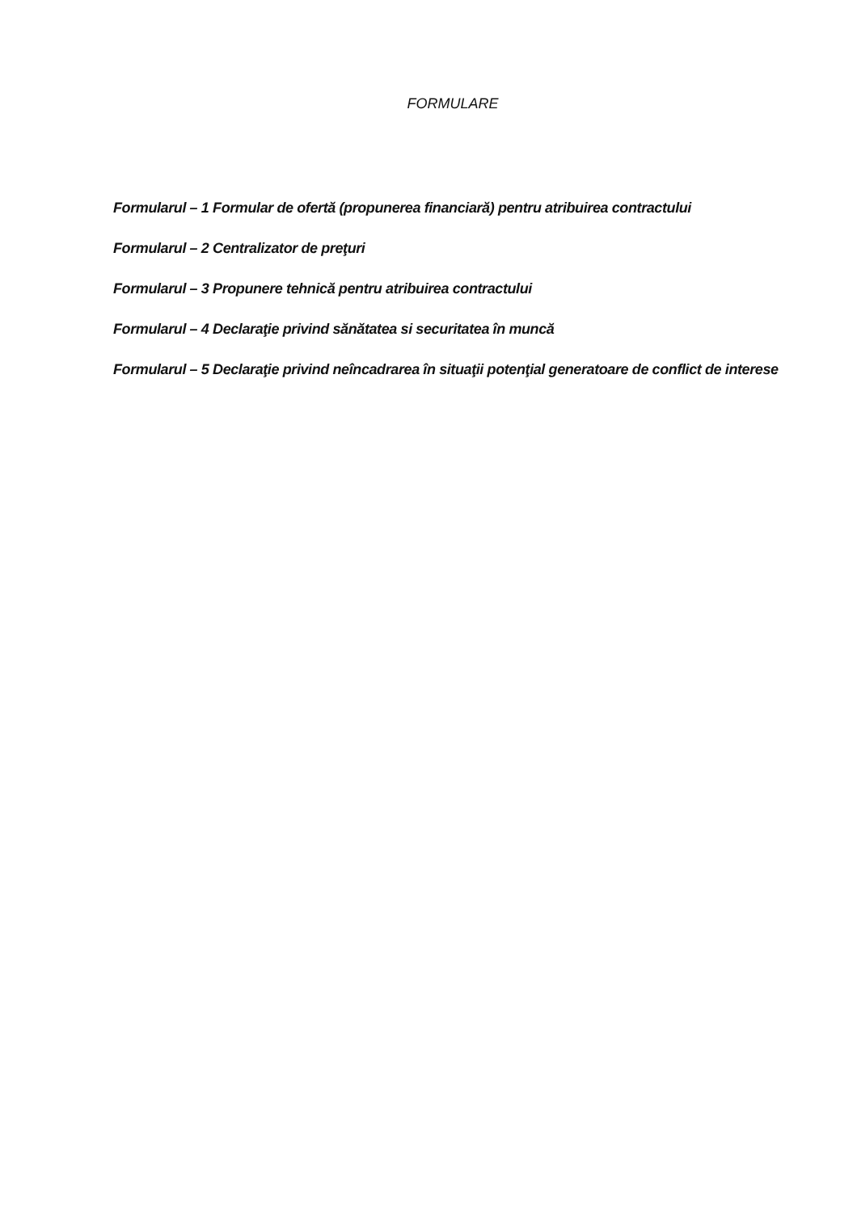FORMULARE
Formularul – 1 Formular de ofertă (propunerea financiară) pentru atribuirea contractului
Formularul – 2 Centralizator de preţuri
Formularul – 3 Propunere tehnică pentru atribuirea contractului
Formularul – 4 Declaraţie privind sănătatea si securitatea în muncă
Formularul – 5 Declaraţie privind neîncadrarea în situaţii potenţial generatoare de conflict de interese